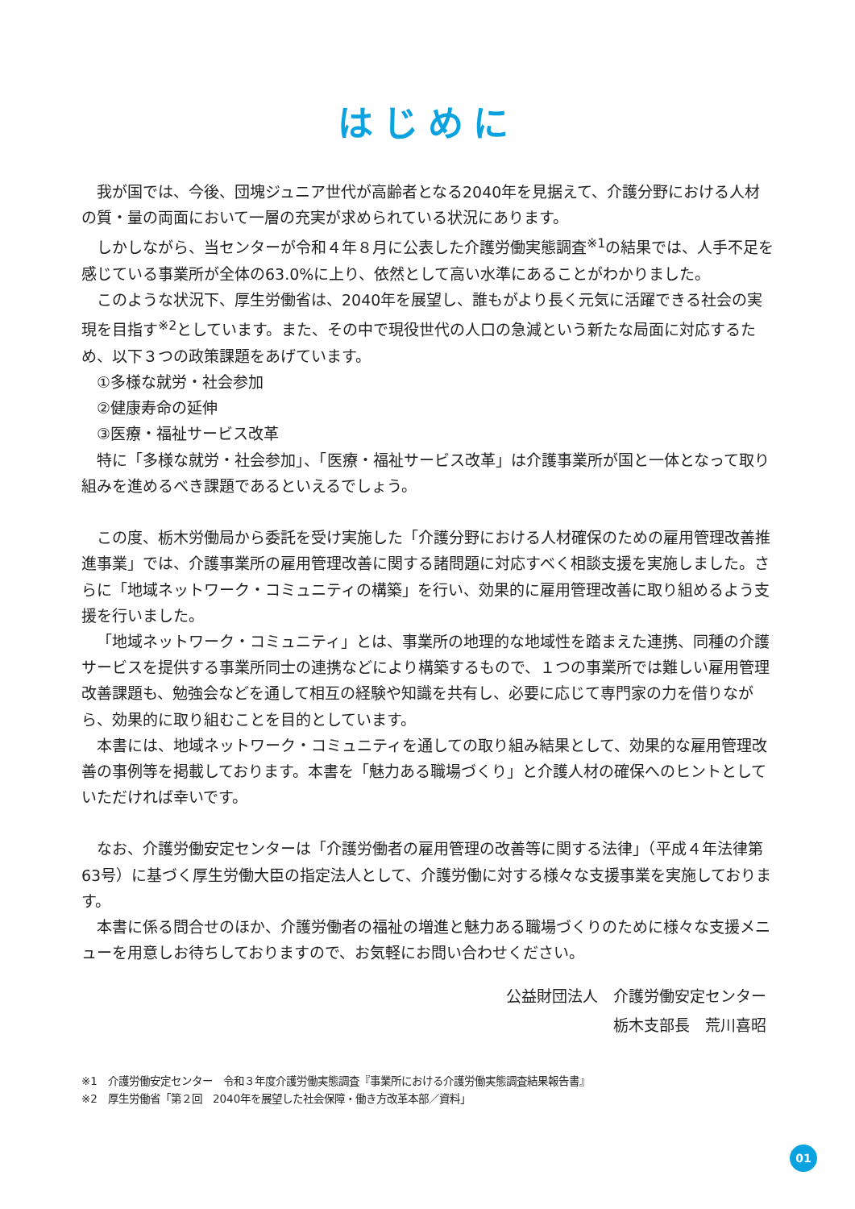はじめに
我が国では、今後、団塊ジュニア世代が高齢者となる2040年を見据えて、介護分野における人材の質・量の両面において一層の充実が求められている状況にあります。
しかしながら、当センターが令和４年８月に公表した介護労働実態調査<sup>※1</sup>の結果では、人手不足を感じている事業所が全体の63.0%に上り、依然として高い水準にあることがわかりました。
このような状況下、厚生労働省は、2040年を展望し、誰もがより長く元気に活躍できる社会の実現を目指す<sup>※2</sup>としています。また、その中で現役世代の人口の急減という新たな局面に対応するため、以下３つの政策課題をあげています。
①多様な就労・社会参加
②健康寿命の延伸
③医療・福祉サービス改革
特に「多様な就労・社会参加」、「医療・福祉サービス改革」は介護事業所が国と一体となって取り組みを進めるべき課題であるといえるでしょう。
この度、栃木労働局から委託を受け実施した「介護分野における人材確保のための雇用管理改善推進事業」では、介護事業所の雇用管理改善に関する諸問題に対応すべく相談支援を実施しました。さらに「地域ネットワーク・コミュニティの構築」を行い、効果的に雇用管理改善に取り組めるよう支援を行いました。
「地域ネットワーク・コミュニティ」とは、事業所の地理的な地域性を踏まえた連携、同種の介護サービスを提供する事業所同士の連携などにより構築するもので、１つの事業所では難しい雇用管理改善課題も、勉強会などを通して相互の経験や知識を共有し、必要に応じて専門家の力を借りながら、効果的に取り組むことを目的としています。
本書には、地域ネットワーク・コミュニティを通しての取り組み結果として、効果的な雇用管理改善の事例等を掲載しております。本書を「魅力ある職場づくり」と介護人材の確保へのヒントとしていただければ幸いです。
なお、介護労働安定センターは「介護労働者の雇用管理の改善等に関する法律」（平成４年法律第63号）に基づく厚生労働大臣の指定法人として、介護労働に対する様々な支援事業を実施しております。
本書に係る問合せのほか、介護労働者の福祉の増進と魅力ある職場づくりのために様々な支援メニューを用意しお待ちしておりますので、お気軽にお問い合わせください。
公益財団法人　介護労働安定センター
栃木支部長　荒川喜昭
※1　介護労働安定センター　令和３年度介護労働実態調査『事業所における介護労働実態調査結果報告書』
※2　厚生労働省「第２回　2040年を展望した社会保障・働き方改革本部／資料」
01